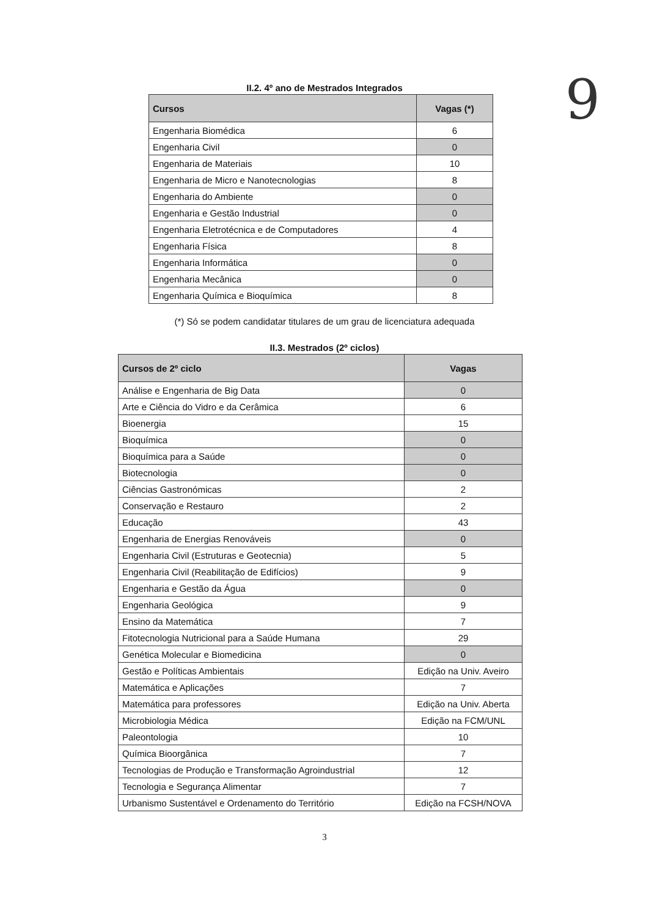9
II.2. 4º ano de Mestrados Integrados
| Cursos | Vagas (*) |
| --- | --- |
| Engenharia Biomédica | 6 |
| Engenharia Civil | 0 |
| Engenharia de Materiais | 10 |
| Engenharia de Micro e Nanotecnologias | 8 |
| Engenharia do Ambiente | 0 |
| Engenharia e Gestão Industrial | 0 |
| Engenharia Eletrotécnica e de Computadores | 4 |
| Engenharia Física | 8 |
| Engenharia Informática | 0 |
| Engenharia Mecânica | 0 |
| Engenharia Química e Bioquímica | 8 |
(*) Só se podem candidatar titulares de um grau de licenciatura adequada
II.3. Mestrados (2º ciclos)
| Cursos de 2º ciclo | Vagas |
| --- | --- |
| Análise e Engenharia de Big Data | 0 |
| Arte e Ciência do Vidro e da Cerâmica | 6 |
| Bioenergia | 15 |
| Bioquímica | 0 |
| Bioquímica para a Saúde | 0 |
| Biotecnologia | 0 |
| Ciências Gastronómicas | 2 |
| Conservação e Restauro | 2 |
| Educação | 43 |
| Engenharia de Energias Renováveis | 0 |
| Engenharia Civil (Estruturas e Geotecnia) | 5 |
| Engenharia Civil (Reabilitação de Edifícios) | 9 |
| Engenharia e Gestão da Água | 0 |
| Engenharia Geológica | 9 |
| Ensino da Matemática | 7 |
| Fitotecnologia Nutricional para a Saúde Humana | 29 |
| Genética Molecular e Biomedicina | 0 |
| Gestão e Políticas Ambientais | Edição na Univ. Aveiro |
| Matemática e Aplicações | 7 |
| Matemática para professores | Edição na Univ. Aberta |
| Microbiologia Médica | Edição na FCM/UNL |
| Paleontologia | 10 |
| Química Bioorgânica | 7 |
| Tecnologias de Produção e Transformação Agroindustrial | 12 |
| Tecnologia e Segurança Alimentar | 7 |
| Urbanismo Sustentável e Ordenamento do Território | Edição na FCSH/NOVA |
3